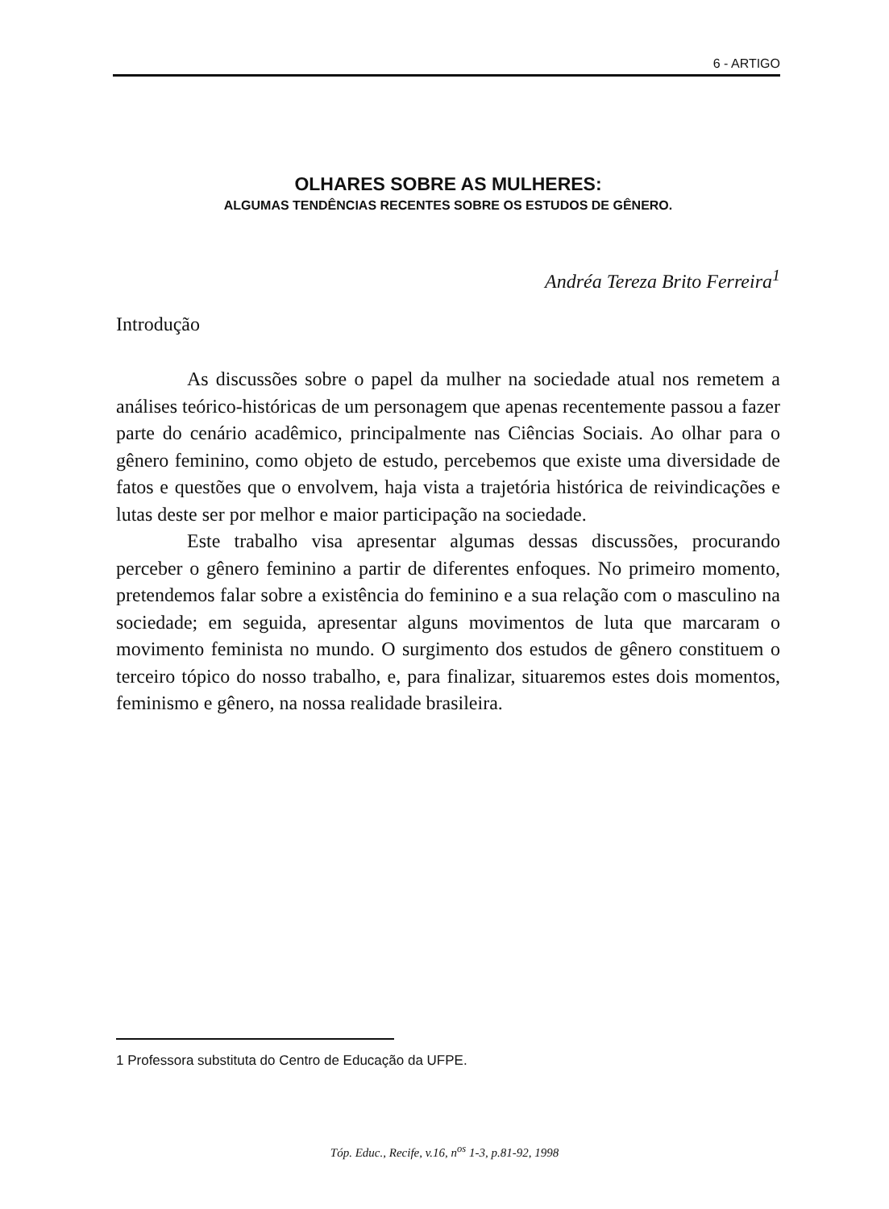6 - ARTIGO
OLHARES SOBRE AS MULHERES:
ALGUMAS TENDÊNCIAS RECENTES SOBRE OS ESTUDOS DE GÊNERO.
Andréa Tereza Brito Ferreira<sup>1</sup>
Introdução
As discussões sobre o papel da mulher na sociedade atual nos remetem a análises teórico-históricas de um personagem que apenas recentemente passou a fazer parte do cenário acadêmico, principalmente nas Ciências Sociais. Ao olhar para o gênero feminino, como objeto de estudo, percebemos que existe uma diversidade de fatos e questões que o envolvem, haja vista a trajetória histórica de reivindicações e lutas deste ser por melhor e maior participação na sociedade.
Este trabalho visa apresentar algumas dessas discussões, procurando perceber o gênero feminino a partir de diferentes enfoques. No primeiro momento, pretendemos falar sobre a existência do feminino e a sua relação com o masculino na sociedade; em seguida, apresentar alguns movimentos de luta que marcaram o movimento feminista no mundo. O surgimento dos estudos de gênero constituem o terceiro tópico do nosso trabalho, e, para finalizar, situaremos estes dois momentos, feminismo e gênero, na nossa realidade brasileira.
1 Professora substituta do Centro de Educação da UFPE.
Tóp. Educ., Recife, v.16, n<sup>os</sup> 1-3, p.81-92, 1998